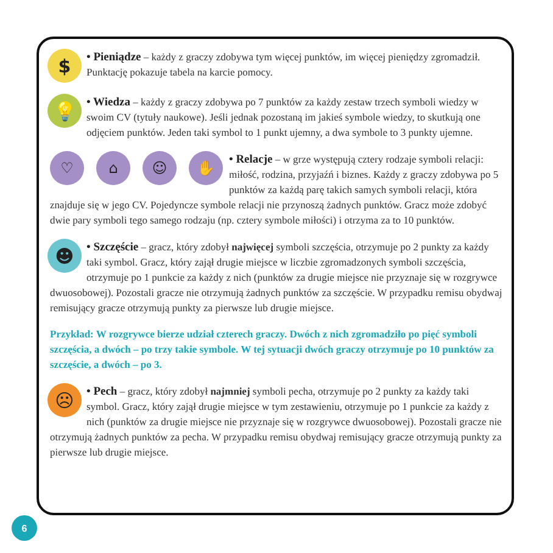$
• Pieniądze – każdy z graczy zdobywa tym więcej punktów, im więcej pieniędzy zgromadził. Punktację pokazuje tabela na karcie pomocy.
💡
• Wiedza – każdy z graczy zdobywa po 7 punktów za każdy zestaw trzech symboli wiedzy w swoim CV (tytuły naukowe). Jeśli jednak pozostaną im jakieś symbole wiedzy, to skutkują one odjęciem punktów. Jeden taki symbol to 1 punkt ujemny, a dwa symbole to 3 punkty ujemne.
♡ ⌂ ☺ ✋
• Relacje – w grze występują cztery rodzaje symboli relacji: miłość, rodzina, przyjaźń i biznes. Każdy z graczy zdobywa po 5 punktów za każdą parę takich samych symboli relacji, która znajduje się w jego CV. Pojedyncze symbole relacji nie przynoszą żadnych punktów. Gracz może zdobyć dwie pary symboli tego samego rodzaju (np. cztery symbole miłości) i otrzyma za to 10 punktów.
☻
• Szczęście – gracz, który zdobył najwięcej symboli szczęścia, otrzymuje po 2 punkty za każdy taki symbol. Gracz, który zajął drugie miejsce w liczbie zgromadzonych symboli szczęścia, otrzymuje po 1 punkcie za każdy z nich (punktów za drugie miejsce nie przyznaje się w rozgrywce dwuosobowej). Pozostali gracze nie otrzymują żadnych punktów za szczęście. W przypadku remisu obydwaj remisujący gracze otrzymują punkty za pierwsze lub drugie miejsce.
Przykład: W rozgrywce bierze udział czterech graczy. Dwóch z nich zgromadziło po pięć symboli szczęścia, a dwóch – po trzy takie symbole. W tej sytuacji dwóch graczy otrzymuje po 10 punktów za szczęście, a dwóch – po 3.
☹
• Pech – gracz, który zdobył najmniej symboli pecha, otrzymuje po 2 punkty za każdy taki symbol. Gracz, który zajął drugie miejsce w tym zestawieniu, otrzymuje po 1 punkcie za każdy z nich (punktów za drugie miejsce nie przyznaje się w rozgrywce dwuosobowej). Pozostali gracze nie otrzymują żadnych punktów za pecha. W przypadku remisu obydwaj remisujący gracze otrzymują punkty za pierwsze lub drugie miejsce.
6